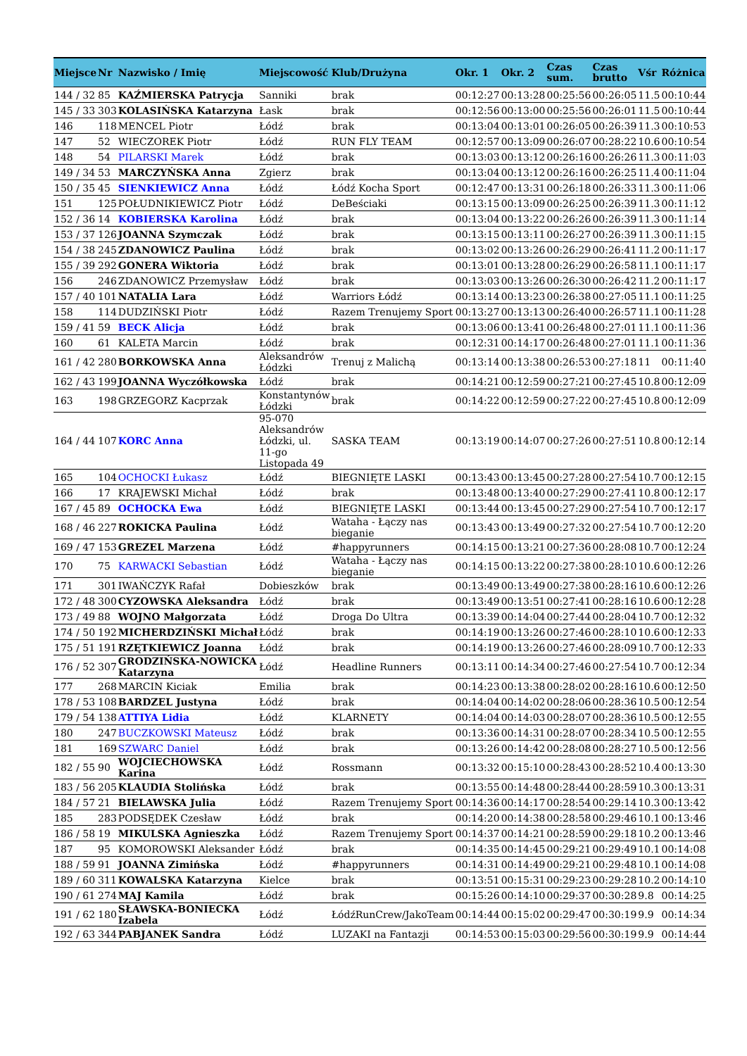| Miejsce | Nr | Nazwisko / Imię | Miejscowość | Klub/Drużyna | Okr. 1 | Okr. 2 | Czas sum. | Czas brutto | Vśr | Różnica |
| --- | --- | --- | --- | --- | --- | --- | --- | --- | --- | --- |
| 144 / 32 | 85 | KAŹMIERSKA Patrycja | Sanniki | brak | 00:12:27 | 00:13:28 | 00:25:56 | 00:26:05 | 11.5 | 00:10:44 |
| 145 / 33 | 303 | KOLASIŃSKA Katarzyna | Łask | brak | 00:12:56 | 00:13:00 | 00:25:56 | 00:26:01 | 11.5 | 00:10:44 |
| 146 | 118 | MENCEL Piotr | Łódź | brak | 00:13:04 | 00:13:01 | 00:26:05 | 00:26:39 | 11.3 | 00:10:53 |
| 147 | 52 | WIECZOREK Piotr | Łódź | RUN FLY TEAM | 00:12:57 | 00:13:09 | 00:26:07 | 00:28:22 | 10.6 | 00:10:54 |
| 148 | 54 | PILARSKI Marek | Łódź | brak | 00:13:03 | 00:13:12 | 00:26:16 | 00:26:26 | 11.3 | 00:11:03 |
| 149 / 34 | 53 | MARCZYŃSKA Anna | Zgierz | brak | 00:13:04 | 00:13:12 | 00:26:16 | 00:26:25 | 11.4 | 00:11:04 |
| 150 / 35 | 45 | SIENKIEWICZ Anna | Łódź | Łódź Kocha Sport | 00:12:47 | 00:13:31 | 00:26:18 | 00:26:33 | 11.3 | 00:11:06 |
| 151 | 125 | POŁUDNIKIEWICZ Piotr | Łódź | DeBeściaki | 00:13:15 | 00:13:09 | 00:26:25 | 00:26:39 | 11.3 | 00:11:12 |
| 152 / 36 | 14 | KOBIERSKA Karolina | Łódź | brak | 00:13:04 | 00:13:22 | 00:26:26 | 00:26:39 | 11.3 | 00:11:14 |
| 153 / 37 | 126 | JOANNA Szymczak | Łódź | brak | 00:13:15 | 00:13:11 | 00:26:27 | 00:26:39 | 11.3 | 00:11:15 |
| 154 / 38 | 245 | ZDANOWICZ Paulina | Łódź | brak | 00:13:02 | 00:13:26 | 00:26:29 | 00:26:41 | 11.2 | 00:11:17 |
| 155 / 39 | 292 | GONERA Wiktoria | Łódź | brak | 00:13:01 | 00:13:28 | 00:26:29 | 00:26:58 | 11.1 | 00:11:17 |
| 156 | 246 | ZDANOWICZ Przemysław | Łódź | brak | 00:13:03 | 00:13:26 | 00:26:30 | 00:26:42 | 11.2 | 00:11:17 |
| 157 / 40 | 101 | NATALIA Lara | Łódź | Warriors Łódź | 00:13:14 | 00:13:23 | 00:26:38 | 00:27:05 | 11.1 | 00:11:25 |
| 158 | 114 | DUDZIŃSKI Piotr | Łódź | Razem Trenujemy Sport | 00:13:27 | 00:13:13 | 00:26:40 | 00:26:57 | 11.1 | 00:11:28 |
| 159 / 41 | 59 | BECK Alicja | Łódź | brak | 00:13:06 | 00:13:41 | 00:26:48 | 00:27:01 | 11.1 | 00:11:36 |
| 160 | 61 | KALETA Marcin | Łódź | brak | 00:12:31 | 00:14:17 | 00:26:48 | 00:27:01 | 11.1 | 00:11:36 |
| 161 / 42 | 280 | BORKOWSKA Anna | Aleksandrów Łódzki | Trenuj z Malichą | 00:13:14 | 00:13:38 | 00:26:53 | 00:27:18 | 11 | 00:11:40 |
| 162 / 43 | 199 | JOANNA Wyczółkowska | Łódź | brak | 00:14:21 | 00:12:59 | 00:27:21 | 00:27:45 | 10.8 | 00:12:09 |
| 163 | 198 | GRZEGORZ Kacprzak | Konstantynów Łódzki | brak | 00:14:22 | 00:12:59 | 00:27:22 | 00:27:45 | 10.8 | 00:12:09 |
| 164 / 44 | 107 | KORC Anna | 95-070 Aleksandrów Łódzki, ul. 11-go Listopada 49 | SASKA TEAM | 00:13:19 | 00:14:07 | 00:27:26 | 00:27:51 | 10.8 | 00:12:14 |
| 165 | 104 | OCHOCKI Łukasz | Łódź | BIEGNIĘTE LASKI | 00:13:43 | 00:13:45 | 00:27:28 | 00:27:54 | 10.7 | 00:12:15 |
| 166 | 17 | KRAJEWSKI Michał | Łódź | brak | 00:13:48 | 00:13:40 | 00:27:29 | 00:27:41 | 10.8 | 00:12:17 |
| 167 / 45 | 89 | OCHOCKA Ewa | Łódź | BIEGNIĘTE LASKI | 00:13:44 | 00:13:45 | 00:27:29 | 00:27:54 | 10.7 | 00:12:17 |
| 168 / 46 | 227 | ROKICKA Paulina | Łódź | Wataha - Łączy nas bieganie | 00:13:43 | 00:13:49 | 00:27:32 | 00:27:54 | 10.7 | 00:12:20 |
| 169 / 47 | 153 | GREZEL Marzena | Łódź | #happyrunners | 00:14:15 | 00:13:21 | 00:27:36 | 00:28:08 | 10.7 | 00:12:24 |
| 170 | 75 | KARWACKI Sebastian | Łódź | Wataha - Łączy nas bieganie | 00:14:15 | 00:13:22 | 00:27:38 | 00:28:10 | 10.6 | 00:12:26 |
| 171 | 301 | IWAŃCZYK Rafał | Dobieszków | brak | 00:13:49 | 00:13:49 | 00:27:38 | 00:28:16 | 10.6 | 00:12:26 |
| 172 / 48 | 300 | CYZOWSKA Aleksandra | Łódź | brak | 00:13:49 | 00:13:51 | 00:27:41 | 00:28:16 | 10.6 | 00:12:28 |
| 173 / 49 | 88 | WOJNO Małgorzata | Łódź | Droga Do Ultra | 00:13:39 | 00:14:04 | 00:27:44 | 00:28:04 | 10.7 | 00:12:32 |
| 174 / 50 | 192 | MICHERDZIŃSKI Michał | Łódź | brak | 00:14:19 | 00:13:26 | 00:27:46 | 00:28:10 | 10.6 | 00:12:33 |
| 175 / 51 | 191 | RZĘTKIEWICZ Joanna | Łódź | brak | 00:14:19 | 00:13:26 | 00:27:46 | 00:28:09 | 10.7 | 00:12:33 |
| 176 / 52 | 307 | GRODZIŃSKA-NOWICKA Katarzyna | Łódź | Headline Runners | 00:13:11 | 00:14:34 | 00:27:46 | 00:27:54 | 10.7 | 00:12:34 |
| 177 | 268 | MARCIN Kiciak | Emilia | brak | 00:14:23 | 00:13:38 | 00:28:02 | 00:28:16 | 10.6 | 00:12:50 |
| 178 / 53 | 108 | BARDZEL Justyna | Łódź | brak | 00:14:04 | 00:14:02 | 00:28:06 | 00:28:36 | 10.5 | 00:12:54 |
| 179 / 54 | 138 | ATTIYA Lidia | Łódź | KLARNETY | 00:14:04 | 00:14:03 | 00:28:07 | 00:28:36 | 10.5 | 00:12:55 |
| 180 | 247 | BUCZKOWSKI Mateusz | Łódź | brak | 00:13:36 | 00:14:31 | 00:28:07 | 00:28:34 | 10.5 | 00:12:55 |
| 181 | 169 | SZWARC Daniel | Łódź | brak | 00:13:26 | 00:14:42 | 00:28:08 | 00:28:27 | 10.5 | 00:12:56 |
| 182 / 55 | 90 | WOJCIECHOWSKA Karina | Łódź | Rossmann | 00:13:32 | 00:15:10 | 00:28:43 | 00:28:52 | 10.4 | 00:13:30 |
| 183 / 56 | 205 | KLAUDIA Stolińska | Łódź | brak | 00:13:55 | 00:14:48 | 00:28:44 | 00:28:59 | 10.3 | 00:13:31 |
| 184 / 57 | 21 | BIELAWSKA Julia | Łódź | Razem Trenujemy Sport | 00:14:36 | 00:14:17 | 00:28:54 | 00:29:14 | 10.3 | 00:13:42 |
| 185 | 283 | PODSĘDEK Czesław | Łódź | brak | 00:14:20 | 00:14:38 | 00:28:58 | 00:29:46 | 10.1 | 00:13:46 |
| 186 / 58 | 19 | MIKULSKA Agnieszka | Łódź | Razem Trenujemy Sport | 00:14:37 | 00:14:21 | 00:28:59 | 00:29:18 | 10.2 | 00:13:46 |
| 187 | 95 | KOMOROWSKI Aleksander | Łódź | brak | 00:14:35 | 00:14:45 | 00:29:21 | 00:29:49 | 10.1 | 00:14:08 |
| 188 / 59 | 91 | JOANNA Zimińska | Łódź | #happyrunners | 00:14:31 | 00:14:49 | 00:29:21 | 00:29:48 | 10.1 | 00:14:08 |
| 189 / 60 | 311 | KOWALSKA Katarzyna | Kielce | brak | 00:13:51 | 00:15:31 | 00:29:23 | 00:29:28 | 10.2 | 00:14:10 |
| 190 / 61 | 274 | MAJ Kamila | Łódź | brak | 00:15:26 | 00:14:10 | 00:29:37 | 00:30:28 | 9.8 | 00:14:25 |
| 191 / 62 | 180 | SŁAWSKA-BONIECKA Izabela | Łódź | ŁódźRunCrew/JakoTeam | 00:14:44 | 00:15:02 | 00:29:47 | 00:30:19 | 9.9 | 00:14:34 |
| 192 / 63 | 344 | PABJANEK Sandra | Łódź | LUZAKI na Fantazji | 00:14:53 | 00:15:03 | 00:29:56 | 00:30:19 | 9.9 | 00:14:44 |